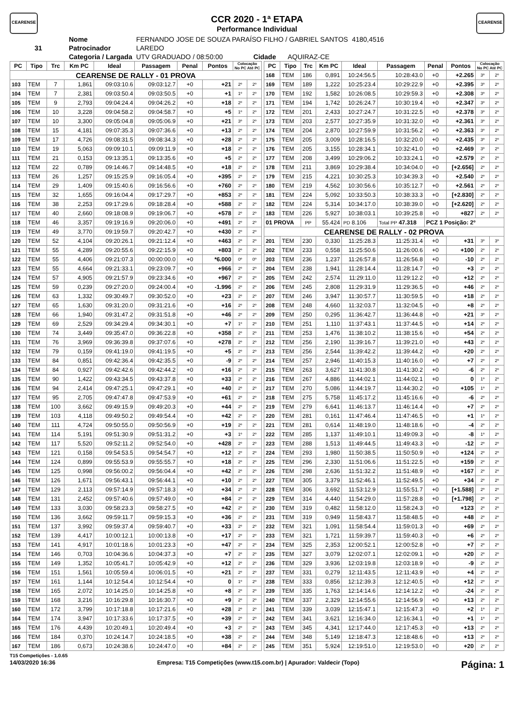CEARENSE
CCR 2020 - 1ª ETAPA
Performance Individual
CEARENSE
| 31 | Nome | FERNANDO JOSE DE SOUZA PARAÍSO FILHO / GABRIEL SANTOS | | | | 4180,4516 |
| | Patrocinador | LAREDO | | | | |
| | Categoria / Largada | UTV GRADUADO / 08:50:00 | Cidade | AQUIRAZ-CE | | |
| PC | Tipo | Trc | Km PC | Ideal | Passagem | Penal | Pontos | Colocação No PC Até PC | |
| --- | --- | --- | --- | --- | --- | --- | --- | --- | --- |
| CEARENSE DE RALLY - 01 PROVA | | | | | | | | | |
| 103 | TEM | 7 | 1,861 | 09:03:10.6 | 09:03:12.7 | +0 | +21 | 2º | 2º |
| 104 | TEM | 7 | 2,381 | 09:03:50.4 | 09:03:50.5 | +0 | +1 | 1º | 2º |
| 105 | TEM | 9 | 2,793 | 09:04:24.4 | 09:04:26.2 | +0 | +18 | 2º | 2º |
| 106 | TEM | 10 | 3,228 | 09:04:58.2 | 09:04:58.7 | +0 | +5 | 1º | 2º |
| 107 | TEM | 10 | 3,300 | 09:05:04.8 | 09:05:06.9 | +0 | +21 | 3º | 2º |
| 108 | TEM | 15 | 4,181 | 09:07:35.3 | 09:07:36.6 | +0 | +13 | 2º | 2º |
| 109 | TEM | 17 | 4,726 | 09:08:31.5 | 09:08:34.3 | +0 | +28 | 2º | 2º |
| 110 | TEM | 19 | 5,063 | 09:09:10.1 | 09:09:11.9 | +0 | +18 | 2º | 2º |
| 111 | TEM | 21 | 0,153 | 09:13:35.1 | 09:13:35.6 | +0 | +5 | 2º | 2º |
| 112 | TEM | 22 | 0,789 | 09:14:46.7 | 09:14:48.5 | +0 | +18 | 2º | 2º |
| 113 | TEM | 26 | 1,257 | 09:15:25.9 | 09:16:05.4 | +0 | +395 | 2º | 2º |
| 114 | TEM | 29 | 1,409 | 09:15:40.6 | 09:16:56.6 | +0 | +760 | 2º | 2º |
| 115 | TEM | 32 | 1,655 | 09:16:04.4 | 09:17:29.7 | +0 | +853 | 2º | 2º |
| 116 | TEM | 38 | 2,253 | 09:17:29.6 | 09:18:28.4 | +0 | +588 | 2º | 2º |
| 117 | TEM | 40 | 2,660 | 09:18:08.9 | 09:19:06.7 | +0 | +578 | 2º | 2º |
| 118 | TEM | 46 | 3,357 | 09:19:16.9 | 09:20:06.0 | +0 | +491 | 2º | 2º |
| 119 | TEM | 49 | 3,770 | 09:19:59.7 | 09:20:42.7 | +0 | +430 | 2º | 2º |
| 120 | TEM | 52 | 4,104 | 09:20:26.1 | 09:21:12.4 | +0 | +463 | 2º | 2º |
| 121 | TEM | 55 | 4,289 | 09:20:55.6 | 09:22:15.9 | +0 | +803 | 2º | 2º |
| 122 | TEM | 55 | 4,406 | 09:21:07.3 | 00:00:00.0 | +0 | *6.000 | 0º | 0º |
| 123 | TEM | 55 | 4,664 | 09:21:33.1 | 09:23:09.7 | +0 | +966 | 2º | 2º |
| 124 | TEM | 57 | 4,905 | 09:21:57.9 | 09:23:34.6 | +0 | +967 | 2º | 2º |
| 125 | TEM | 59 | 0,239 | 09:27:20.0 | 09:24:00.4 | +0 | -1.996 | 2º | 2º |
| 126 | TEM | 63 | 1,332 | 09:30:49.7 | 09:30:52.0 | +0 | +23 | 2º | 2º |
| 127 | TEM | 65 | 1,630 | 09:31:20.0 | 09:31:21.6 | +0 | +16 | 2º | 2º |
| 128 | TEM | 66 | 1,940 | 09:31:47.2 | 09:31:51.8 | +0 | +46 | 2º | 2º |
| 129 | TEM | 69 | 2,529 | 09:34:29.4 | 09:34:30.1 | +0 | +7 | 1º | 2º |
| 130 | TEM | 74 | 3,449 | 09:35:47.0 | 09:36:22.8 | +0 | +358 | 2º | 2º |
| 131 | TEM | 76 | 3,969 | 09:36:39.8 | 09:37:07.6 | +0 | +278 | 2º | 2º |
| 132 | TEM | 79 | 0,159 | 09:41:19.0 | 09:41:19.5 | +0 | +5 | 2º | 2º |
| 133 | TEM | 84 | 0,851 | 09:42:36.4 | 09:42:35.5 | +0 | -9 | 2º | 2º |
| 134 | TEM | 84 | 0,927 | 09:42:42.6 | 09:42:44.2 | +0 | +16 | 2º | 2º |
| 135 | TEM | 90 | 1,422 | 09:43:34.5 | 09:43:37.8 | +0 | +33 | 2º | 2º |
| 136 | TEM | 94 | 2,414 | 09:47:25.1 | 09:47:29.1 | +0 | +40 | 2º | 2º |
| 137 | TEM | 95 | 2,705 | 09:47:47.8 | 09:47:53.9 | +0 | +61 | 2º | 2º |
| 138 | TEM | 100 | 3,662 | 09:49:15.9 | 09:49:20.3 | +0 | +44 | 2º | 2º |
| 139 | TEM | 103 | 4,118 | 09:49:50.2 | 09:49:54.4 | +0 | +42 | 2º | 2º |
| 140 | TEM | 111 | 4,724 | 09:50:55.0 | 09:50:56.9 | +0 | +19 | 2º | 2º |
| 141 | TEM | 114 | 5,191 | 09:51:30.9 | 09:51:31.2 | +0 | +3 | 1º | 2º |
| 142 | TEM | 117 | 5,520 | 09:52:11.2 | 09:52:54.0 | +0 | +428 | 2º | 2º |
| 143 | TEM | 121 | 0,158 | 09:54:53.5 | 09:54:54.7 | +0 | +12 | 2º | 2º |
| 144 | TEM | 124 | 0,899 | 09:55:53.9 | 09:55:55.7 | +0 | +18 | 2º | 2º |
| 145 | TEM | 125 | 0,998 | 09:56:00.2 | 09:56:04.4 | +0 | +42 | 2º | 2º |
| 146 | TEM | 126 | 1,671 | 09:56:43.1 | 09:56:44.1 | +0 | +10 | 2º | 2º |
| 147 | TEM | 129 | 2,113 | 09:57:14.9 | 09:57:18.3 | +0 | +34 | 2º | 2º |
| 148 | TEM | 131 | 2,452 | 09:57:40.6 | 09:57:49.0 | +0 | +84 | 2º | 2º |
| 149 | TEM | 133 | 3,030 | 09:58:23.3 | 09:58:27.5 | +0 | +42 | 2º | 2º |
| 150 | TEM | 136 | 3,662 | 09:59:11.7 | 09:59:15.3 | +0 | +36 | 2º | 2º |
| 151 | TEM | 137 | 3,992 | 09:59:37.4 | 09:59:40.7 | +0 | +33 | 2º | 2º |
| 152 | TEM | 139 | 4,417 | 10:00:12.1 | 10:00:13.8 | +0 | +17 | 2º | 2º |
| 153 | TEM | 141 | 4,917 | 10:01:18.6 | 10:01:23.3 | +0 | +47 | 2º | 2º |
| 154 | TEM | 146 | 0,703 | 10:04:36.6 | 10:04:37.3 | +0 | +7 | 2º | 2º |
| 155 | TEM | 149 | 1,352 | 10:05:41.7 | 10:05:42.9 | +0 | +12 | 2º | 2º |
| 156 | TEM | 151 | 1,561 | 10:05:59.4 | 10:06:01.5 | +0 | +21 | 2º | 2º |
| 157 | TEM | 161 | 1,144 | 10:12:54.4 | 10:12:54.4 | +0 | 0 | 1º | 2º |
| 158 | TEM | 165 | 2,072 | 10:14:25.0 | 10:14:25.8 | +0 | +8 | 2º | 2º |
| 159 | TEM | 168 | 3,216 | 10:16:29.8 | 10:16:30.7 | +0 | +9 | 2º | 2º |
| 160 | TEM | 172 | 3,799 | 10:17:18.8 | 10:17:21.6 | +0 | +28 | 2º | 2º |
| 164 | TEM | 174 | 3,947 | 10:17:33.6 | 10:17:37.5 | +0 | +39 | 2º | 2º |
| 165 | TEM | 176 | 4,439 | 10:20:49.1 | 10:20:49.4 | +0 | +3 | 2º | 2º |
| 166 | TEM | 184 | 0,370 | 10:24:14.7 | 10:24:18.5 | +0 | +38 | 2º | 2º |
| 167 | TEM | 186 | 0,673 | 10:24:38.6 | 10:24:47.0 | +0 | +84 | 2º | 2º |
| PC | Tipo | Trc | Km PC | Ideal | Passagem | Penal | Pontos | Colocação No PC Até PC | |
| --- | --- | --- | --- | --- | --- | --- | --- | --- | --- |
| 168 | TEM | 186 | 0,891 | 10:24:56.5 | 10:28:43.0 | +0 | +2.265 | 3º | 2º |
| 169 | TEM | 189 | 1,222 | 10:25:23.4 | 10:29:22.9 | +0 | +2.395 | 3º | 2º |
| 170 | TEM | 192 | 1,582 | 10:26:08.5 | 10:29:59.3 | +0 | +2.308 | 3º | 2º |
| 171 | TEM | 194 | 1,742 | 10:26:24.7 | 10:30:19.4 | +0 | +2.347 | 3º | 2º |
| 172 | TEM | 201 | 2,433 | 10:27:24.7 | 10:31:22.5 | +0 | +2.378 | 3º | 2º |
| 173 | TEM | 203 | 2,577 | 10:27:35.9 | 10:31:32.0 | +0 | +2.361 | 3º | 2º |
| 174 | TEM | 204 | 2,870 | 10:27:59.9 | 10:31:56.2 | +0 | +2.363 | 3º | 2º |
| 175 | TEM | 205 | 3,009 | 10:28:16.5 | 10:32:20.0 | +0 | +2.435 | 3º | 2º |
| 176 | TEM | 205 | 3,155 | 10:28:34.1 | 10:32:41.0 | +0 | +2.469 | 3º | 2º |
| 177 | TEM | 208 | 3,499 | 10:29:06.2 | 10:33:24.1 | +0 | +2.579 | 2º | 2º |
| 178 | TEM | 211 | 3,869 | 10:29:38.4 | 10:34:04.0 | +0 | [+2.656] | 2º | 2º |
| 179 | TEM | 215 | 4,221 | 10:30:25.3 | 10:34:39.3 | +0 | +2.540 | 2º | 2º |
| 180 | TEM | 219 | 4,562 | 10:30:56.6 | 10:35:12.7 | +0 | +2.561 | 2º | 2º |
| 181 | TEM | 224 | 5,092 | 10:33:50.3 | 10:38:33.3 | +0 | [+2.830] | 2º | 2º |
| 182 | TEM | 224 | 5,314 | 10:34:17.0 | 10:38:39.0 | +0 | [+2.620] | 2º | 2º |
| 183 | TEM | 226 | 5,927 | 10:38:03.1 | 10:39:25.8 | +0 | +827 | 2º | 2º |
| 01 PROVA | | PP | 55.424 | PD 8.106 | Total PP 47.318 | PCZ 1 Posição: 2º | | | |
| CEARENSE DE RALLY - 02 PROVA | | | | | | | | | |
| 201 | TEM | 230 | 0,330 | 11:25:28.3 | 11:25:31.4 | +0 | +31 | 3º | 3º |
| 202 | TEM | 233 | 0,558 | 11:25:50.6 | 11:26:00.6 | +0 | +100 | 2º | 2º |
| 203 | TEM | 236 | 1,237 | 11:26:57.8 | 11:26:56.8 | +0 | -10 | 2º | 2º |
| 204 | TEM | 238 | 1,941 | 11:28:14.4 | 11:28:14.7 | +0 | +3 | 2º | 2º |
| 205 | TEM | 242 | 2,574 | 11:29:11.0 | 11:29:12.2 | +0 | +12 | 2º | 2º |
| 206 | TEM | 245 | 2,808 | 11:29:31.9 | 11:29:36.5 | +0 | +46 | 2º | 2º |
| 207 | TEM | 246 | 3,947 | 11:30:57.7 | 11:30:59.5 | +0 | +18 | 2º | 2º |
| 208 | TEM | 248 | 4,660 | 11:32:03.7 | 11:32:04.5 | +0 | +8 | 2º | 2º |
| 209 | TEM | 250 | 0,295 | 11:36:42.7 | 11:36:44.8 | +0 | +21 | 3º | 2º |
| 210 | TEM | 251 | 1,110 | 11:37:43.1 | 11:37:44.5 | +0 | +14 | 2º | 2º |
| 211 | TEM | 253 | 1,476 | 11:38:10.2 | 11:38:15.6 | +0 | +54 | 2º | 2º |
| 212 | TEM | 256 | 2,190 | 11:39:16.7 | 11:39:21.0 | +0 | +43 | 2º | 2º |
| 213 | TEM | 256 | 2,544 | 11:39:42.2 | 11:39:44.2 | +0 | +20 | 2º | 2º |
| 214 | TEM | 257 | 2,946 | 11:40:15.3 | 11:40:16.0 | +0 | +7 | 2º | 2º |
| 215 | TEM | 263 | 3,627 | 11:41:30.8 | 11:41:30.2 | +0 | -6 | 2º | 2º |
| 216 | TEM | 267 | 4,886 | 11:44:02.1 | 11:44:02.1 | +0 | 0 | 1º | 2º |
| 217 | TEM | 270 | 5,086 | 11:44:19.7 | 11:44:30.2 | +0 | +105 | 1º | 2º |
| 218 | TEM | 275 | 5,758 | 11:45:17.2 | 11:45:16.6 | +0 | -6 | 2º | 2º |
| 219 | TEM | 279 | 6,641 | 11:46:13.7 | 11:46:14.4 | +0 | +7 | 2º | 2º |
| 220 | TEM | 281 | 0,161 | 11:47:46.4 | 11:47:46.5 | +0 | +1 | 1º | 2º |
| 221 | TEM | 281 | 0,614 | 11:48:19.0 | 11:48:18.6 | +0 | -4 | 2º | 2º |
| 222 | TEM | 285 | 1,137 | 11:49:10.1 | 11:49:09.3 | +0 | -8 | 1º | 2º |
| 223 | TEM | 288 | 1,513 | 11:49:44.5 | 11:49:43.3 | +0 | -12 | 2º | 2º |
| 224 | TEM | 293 | 1,980 | 11:50:38.5 | 11:50:50.9 | +0 | +124 | 2º | 2º |
| 225 | TEM | 296 | 2,330 | 11:51:06.6 | 11:51:22.5 | +0 | +159 | 2º | 2º |
| 226 | TEM | 298 | 2,636 | 11:51:32.2 | 11:51:48.9 | +0 | +167 | 2º | 2º |
| 227 | TEM | 305 | 3,379 | 11:52:46.1 | 11:52:49.5 | +0 | +34 | 2º | 2º |
| 228 | TEM | 306 | 3,692 | 11:53:12.9 | 11:55:51.7 | +0 | [+1.588] | 2º | 2º |
| 229 | TEM | 314 | 4,440 | 11:54:29.0 | 11:57:28.8 | +0 | [+1.798] | 2º | 2º |
| 230 | TEM | 319 | 0,482 | 11:58:12.0 | 11:58:24.3 | +0 | +123 | 2º | 2º |
| 231 | TEM | 319 | 0,949 | 11:58:43.7 | 11:58:48.5 | +0 | +48 | 2º | 2º |
| 232 | TEM | 321 | 1,091 | 11:58:54.4 | 11:59:01.3 | +0 | +69 | 2º | 2º |
| 233 | TEM | 321 | 1,721 | 11:59:39.7 | 11:59:40.3 | +0 | +6 | 2º | 2º |
| 234 | TEM | 325 | 2,353 | 12:00:52.1 | 12:00:52.8 | +0 | +7 | 2º | 2º |
| 235 | TEM | 327 | 3,079 | 12:02:07.1 | 12:02:09.1 | +0 | +20 | 2º | 2º |
| 236 | TEM | 329 | 3,936 | 12:03:19.8 | 12:03:18.9 | +0 | -9 | 2º | 2º |
| 237 | TEM | 331 | 0,279 | 12:11:43.5 | 12:11:43.9 | +0 | +4 | 2º | 2º |
| 238 | TEM | 333 | 0,856 | 12:12:39.3 | 12:12:40.5 | +0 | +12 | 2º | 2º |
| 239 | TEM | 335 | 1,763 | 12:14:14.6 | 12:14:12.2 | +0 | -24 | 2º | 2º |
| 240 | TEM | 337 | 2,329 | 12:14:55.6 | 12:14:56.9 | +0 | +13 | 2º | 2º |
| 241 | TEM | 339 | 3,039 | 12:15:47.1 | 12:15:47.3 | +0 | +2 | 1º | 2º |
| 242 | TEM | 341 | 3,621 | 12:16:34.0 | 12:16:34.1 | +0 | +1 | 1º | 2º |
| 243 | TEM | 345 | 4,341 | 12:17:44.0 | 12:17:45.3 | +0 | +13 | 2º | 2º |
| 244 | TEM | 348 | 5,149 | 12:18:47.3 | 12:18:48.6 | +0 | +13 | 2º | 2º |
| 245 | TEM | 351 | 5,924 | 12:19:51.0 | 12:19:53.0 | +0 | +20 | 2º | 2º |
T15 Competições - 1.0.65
14/03/2020 16:36 Empresa: T15 Competições (www.t15.com.br) | Apurador: Valdecir (Topo) Página: 1